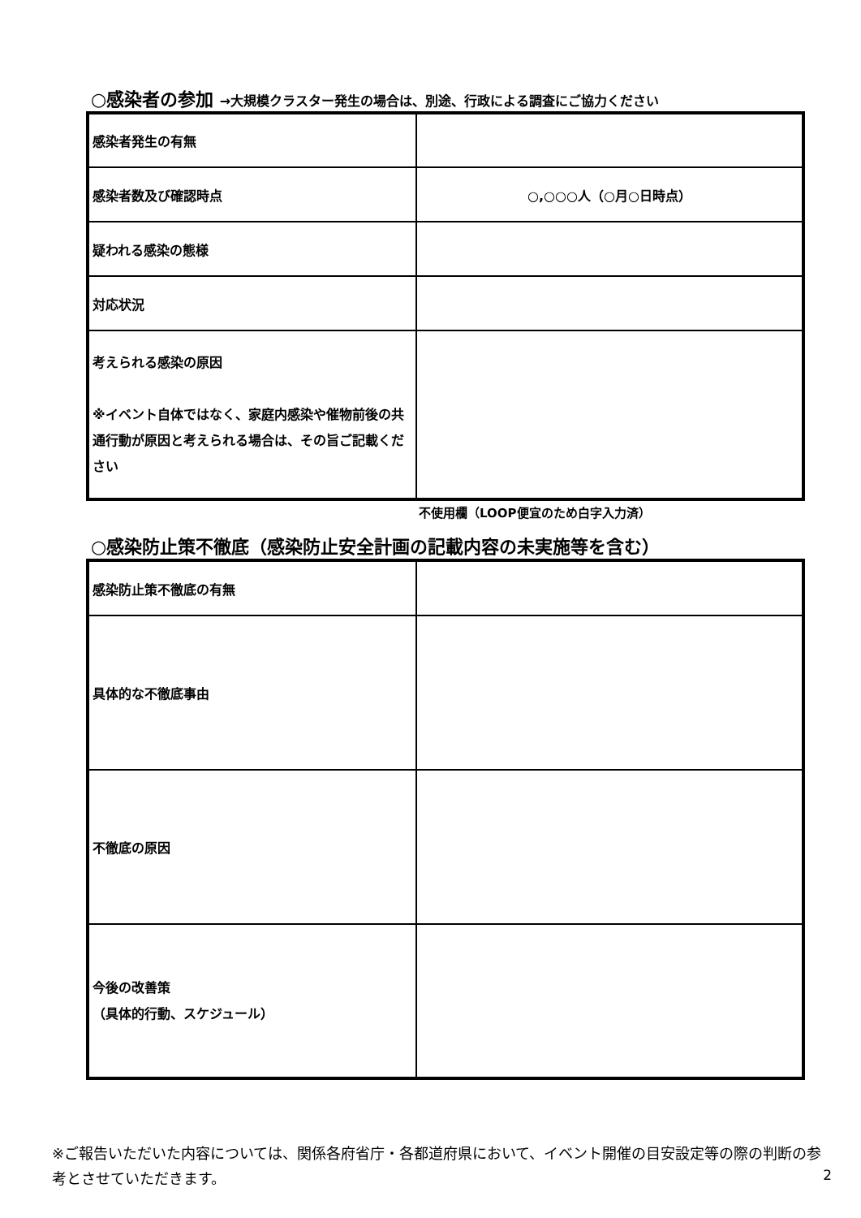○感染者の参加 →大規模クラスター発生の場合は、別途、行政による調査にご協力ください
| 感染者発生の有無 | |
| 感染者数及び確認時点 | ○,○○○人（○月○日時点） |
| 疑われる感染の態様 | |
| 対応状況 | |
| 考えられる感染の原因 ※イベント自体ではなく、家庭内感染や催物前後の共通行動が原因と考えられる場合は、その旨ご記載ください | |
不使用欄（LOOP便宜のため白字入力済）
○感染防止策不徹底（感染防止安全計画の記載内容の未実施等を含む）
| 感染防止策不徹底の有無 | |
| 具体的な不徹底事由 | |
| 不徹底の原因 | |
| 今後の改善策 （具体的行動、スケジュール） | |
※ご報告いただいた内容については、関係各府省庁・各都道府県において、イベント開催の目安設定等の際の判断の参考とさせていただきます。
2